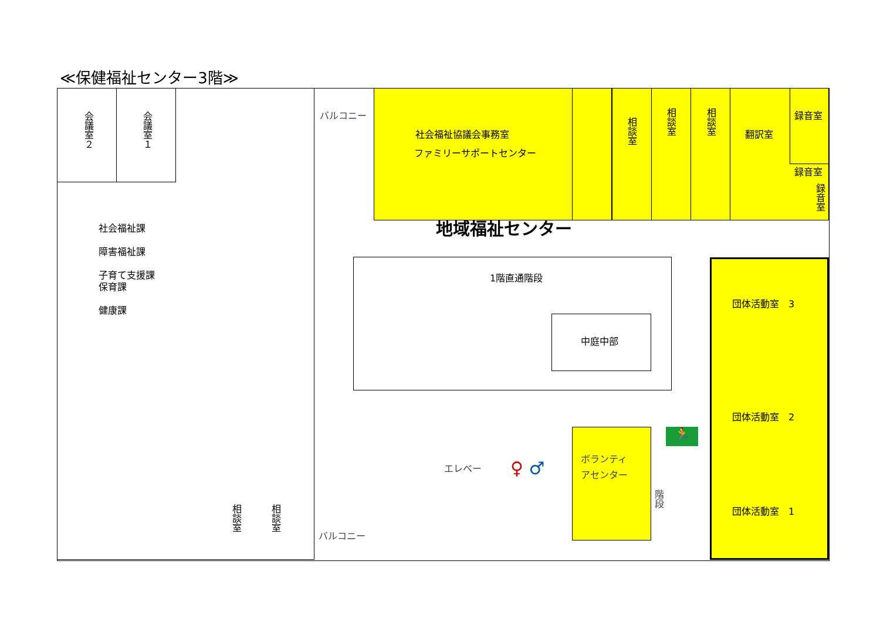≪保健福祉センター3階≫
🏃
会議室２
会議室１
社会福祉課
障害福祉課
子育て支援課
保育課
健康課
バルコニー
社会福祉協議会事務室
ファミリーサポートセンター
相談室
相談室
相談室
翻訳室
録音室
録音室
録音室
地域福祉センター
1階直通階段
中庭中部
団体活動室　3
団体活動室　2
団体活動室　1
エレベー ♀ ♂
ボランティ
アセンター
階段
相談室
相談室
バルコニー